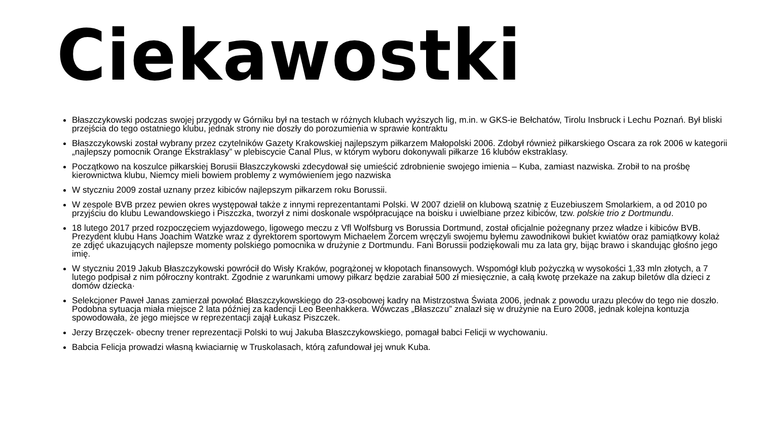Ciekawostki
Błaszczykowski podczas swojej przygody w Górniku był na testach w różnych klubach wyższych lig, m.in. w GKS-ie Bełchatów, Tirolu Insbruck i Lechu Poznań. Był bliski przejścia do tego ostatniego klubu, jednak strony nie doszły do porozumienia w sprawie kontraktu
Błaszczykowski został wybrany przez czytelników Gazety Krakowskiej najlepszym piłkarzem Małopolski 2006. Zdobył również piłkarskiego Oscara za rok 2006 w kategorii „najlepszy pomocnik Orange Ekstraklasy” w plebiscycie Canal Plus, w którym wyboru dokonywali piłkarze 16 klubów ekstraklasy.
Początkowo na koszulce piłkarskiej Borusii Błaszczykowski zdecydował się umieścić zdrobnienie swojego imienia – Kuba, zamiast nazwiska. Zrobił to na prośbę kierownictwa klubu, Niemcy mieli bowiem problemy z wymówieniem jego nazwiska
W styczniu 2009 został uznany przez kibiców najlepszym piłkarzem roku Borussii.
W zespole BVB przez pewien okres występował także z innymi reprezentantami Polski. W 2007 dzielił on klubową szatnię z Euzebiuszem Smolarkiem, a od 2010 po przyjściu do klubu Lewandowskiego i Piszczka, tworzył z nimi doskonale współpracujące na boisku i uwielbiane przez kibiców, tzw. polskie trio z Dortmundu.
18 lutego 2017 przed rozpoczęciem wyjazdowego, ligowego meczu z Vfl Wolfsburg vs Borussia Dortmund, został oficjalnie pożegnany przez władze i kibiców BVB. Prezydent klubu Hans Joachim Watzke wraz z dyrektorem sportowym Michaelem Zorcem wręczyli swojemu byłemu zawodnikowi bukiet kwiatów oraz pamiątkowy kolaż ze zdjęć ukazujących najlepsze momenty polskiego pomocnika w drużynie z Dortmundu. Fani Borussii podziękowali mu za lata gry, bijąc brawo i skandując głośno jego imię.
W styczniu 2019 Jakub Błaszczykowski powrócił do Wisły Kraków, pogrążonej w kłopotach finansowych. Wspomógł klub pożyczką w wysokości 1,33 mln złotych, a 7 lutego podpisał z nim półroczny kontrakt. Zgodnie z warunkami umowy piłkarz będzie zarabiał 500 zł miesięcznie, a całą kwotę przekaże na zakup biletów dla dzieci z domów dziecka·
Selekcjoner Paweł Janas zamierzał powołać Błaszczykowskiego do 23-osobowej kadry na Mistrzostwa Świata 2006, jednak z powodu urazu pleców do tego nie doszło. Podobna sytuacja miała miejsce 2 lata później za kadencji Leo Beenhakkera. Wówczas „Błaszczu” znalazł się w drużynie na Euro 2008, jednak kolejna kontuzja spowodowała, że jego miejsce w reprezentacji zajął Łukasz Piszczek.
Jerzy Brzęczek- obecny trener reprezentacji Polski to wuj Jakuba Błaszczykowskiego, pomagał babci Felicji w wychowaniu.
Babcia Felicja prowadzi własną kwiaciarnię w Truskolasach, którą zafundował jej wnuk Kuba.